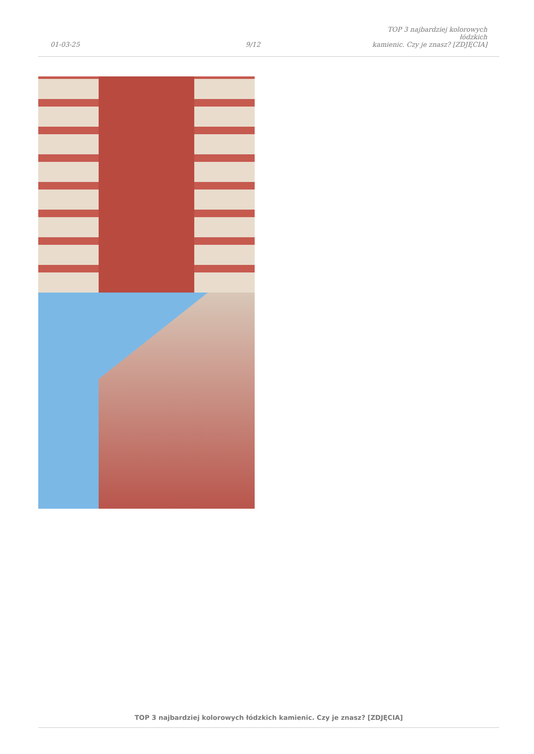01-03-25
9/12
TOP 3 najbardziej kolorowych łódzkich
kamienic. Czy je znasz? [ZDJĘCIA]
TOP 3 najbardziej kolorowych łódzkich kamienic. Czy je znasz? [ZDJĘCIA]